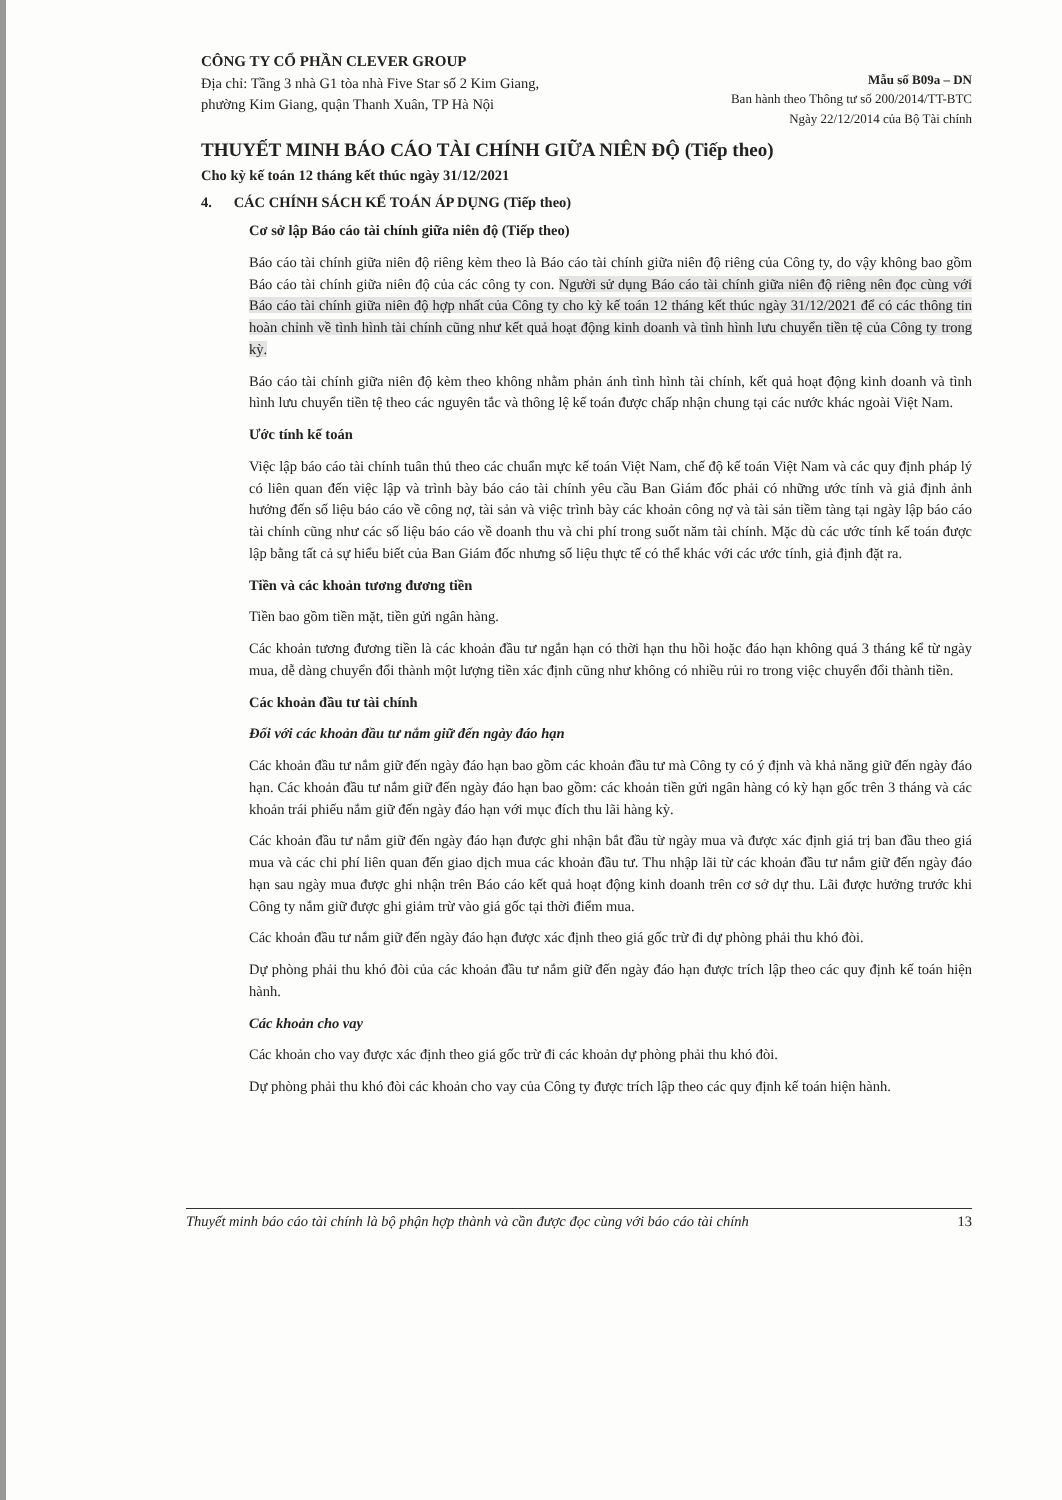CÔNG TY CỔ PHẦN CLEVER GROUP
Địa chỉ: Tầng 3 nhà G1 tòa nhà Five Star số 2 Kim Giang,
phường Kim Giang, quận Thanh Xuân, TP Hà Nội
Mẫu số B09a – DN
Ban hành theo Thông tư số 200/2014/TT-BTC
Ngày 22/12/2014 của Bộ Tài chính
THUYẾT MINH BÁO CÁO TÀI CHÍNH GIỮA NIÊN ĐỘ (Tiếp theo)
Cho kỳ kế toán 12 tháng kết thúc ngày 31/12/2021
4. CÁC CHÍNH SÁCH KẾ TOÁN ÁP DỤNG (Tiếp theo)
Cơ sở lập Báo cáo tài chính giữa niên độ (Tiếp theo)
Báo cáo tài chính giữa niên độ riêng kèm theo là Báo cáo tài chính giữa niên độ riêng của Công ty, do vậy không bao gồm Báo cáo tài chính giữa niên độ của các công ty con. Người sử dụng Báo cáo tài chính giữa niên độ riêng nên đọc cùng với Báo cáo tài chính giữa niên độ hợp nhất của Công ty cho kỳ kế toán 12 tháng kết thúc ngày 31/12/2021 để có các thông tin hoàn chỉnh về tình hình tài chính cũng như kết quả hoạt động kinh doanh và tình hình lưu chuyển tiền tệ của Công ty trong kỳ.
Báo cáo tài chính giữa niên độ kèm theo không nhằm phản ánh tình hình tài chính, kết quả hoạt động kinh doanh và tình hình lưu chuyển tiền tệ theo các nguyên tắc và thông lệ kế toán được chấp nhận chung tại các nước khác ngoài Việt Nam.
Ước tính kế toán
Việc lập báo cáo tài chính tuân thủ theo các chuẩn mực kế toán Việt Nam, chế độ kế toán Việt Nam và các quy định pháp lý có liên quan đến việc lập và trình bày báo cáo tài chính yêu cầu Ban Giám đốc phải có những ước tính và giả định ảnh hưởng đến số liệu báo cáo về công nợ, tài sản và việc trình bày các khoản công nợ và tài sản tiềm tàng tại ngày lập báo cáo tài chính cũng như các số liệu báo cáo về doanh thu và chi phí trong suốt năm tài chính. Mặc dù các ước tính kế toán được lập bằng tất cả sự hiểu biết của Ban Giám đốc nhưng số liệu thực tế có thể khác với các ước tính, giả định đặt ra.
Tiền và các khoản tương đương tiền
Tiền bao gồm tiền mặt, tiền gửi ngân hàng.
Các khoản tương đương tiền là các khoản đầu tư ngắn hạn có thời hạn thu hồi hoặc đáo hạn không quá 3 tháng kể từ ngày mua, dễ dàng chuyển đổi thành một lượng tiền xác định cũng như không có nhiều rủi ro trong việc chuyển đổi thành tiền.
Các khoản đầu tư tài chính
Đối với các khoản đầu tư nắm giữ đến ngày đáo hạn
Các khoản đầu tư nắm giữ đến ngày đáo hạn bao gồm các khoản đầu tư mà Công ty có ý định và khả năng giữ đến ngày đáo hạn. Các khoản đầu tư nắm giữ đến ngày đáo hạn bao gồm: các khoản tiền gửi ngân hàng có kỳ hạn gốc trên 3 tháng và các khoản trái phiếu nắm giữ đến ngày đáo hạn với mục đích thu lãi hàng kỳ.
Các khoản đầu tư nắm giữ đến ngày đáo hạn được ghi nhận bắt đầu từ ngày mua và được xác định giá trị ban đầu theo giá mua và các chi phí liên quan đến giao dịch mua các khoản đầu tư. Thu nhập lãi từ các khoản đầu tư nắm giữ đến ngày đáo hạn sau ngày mua được ghi nhận trên Báo cáo kết quả hoạt động kinh doanh trên cơ sở dự thu. Lãi được hưởng trước khi Công ty nắm giữ được ghi giảm trừ vào giá gốc tại thời điểm mua.
Các khoản đầu tư nắm giữ đến ngày đáo hạn được xác định theo giá gốc trừ đi dự phòng phải thu khó đòi.
Dự phòng phải thu khó đòi của các khoản đầu tư nắm giữ đến ngày đáo hạn được trích lập theo các quy định kế toán hiện hành.
Các khoản cho vay
Các khoản cho vay được xác định theo giá gốc trừ đi các khoản dự phòng phải thu khó đòi.
Dự phòng phải thu khó đòi các khoản cho vay của Công ty được trích lập theo các quy định kế toán hiện hành.
Thuyết minh báo cáo tài chính là bộ phận hợp thành và cần được đọc cùng với báo cáo tài chính 13